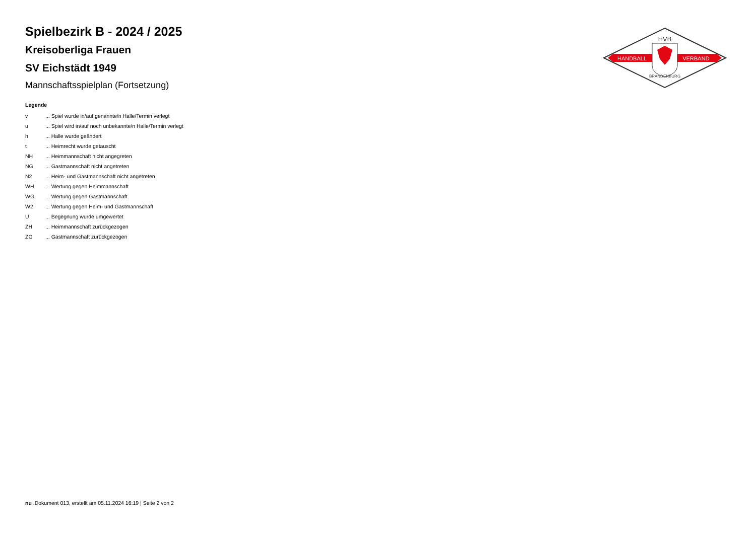Spielbezirk B - 2024 / 2025
Kreisoberliga Frauen
SV Eichstädt 1949
Mannschaftsspielplan (Fortsetzung)
Legende
| v | ... Spiel wurde in/auf genannte/n Halle/Termin verlegt |
| u | ... Spiel wird in/auf noch unbekannte/n Halle/Termin verlegt |
| h | ... Halle wurde geändert |
| t | ... Heimrecht wurde getauscht |
| NH | ... Heimmannschaft nicht angegreten |
| NG | ... Gastmannschaft nicht angetreten |
| N2 | ... Heim- und Gastmannschaft nicht angetreten |
| WH | ... Wertung gegen Heimmannschaft |
| WG | ... Wertung gegen Gastmannschaft |
| W2 | ... Wertung gegen Heim- und Gastmannschaft |
| U | ... Begegnung wurde umgewertet |
| ZH | ... Heimmannschaft zurückgezogen |
| ZG | ... Gastmannschaft zurückgezogen |
HVB
HANDBALL
VERBAND
BRANDENBURG
nu .Dokument 013, erstellt am 05.11.2024 16:19 | Seite 2 von 2